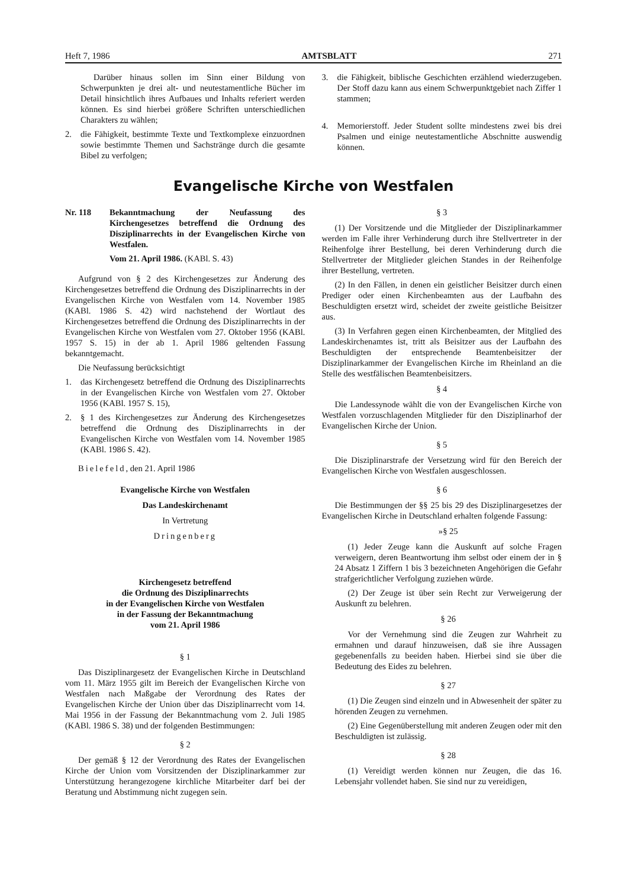Heft 7, 1986 AMTSBLATT 271
Darüber hinaus sollen im Sinn einer Bildung von Schwerpunkten je drei alt- und neutestamentliche Bücher im Detail hinsichtlich ihres Aufbaues und Inhalts referiert werden können. Es sind hierbei größere Schriften unterschiedlichen Charakters zu wählen;
2. die Fähigkeit, bestimmte Texte und Textkomplexe einzuordnen sowie bestimmte Themen und Sachstränge durch die gesamte Bibel zu verfolgen;
3. die Fähigkeit, biblische Geschichten erzählend wiederzugeben. Der Stoff dazu kann aus einem Schwerpunktgebiet nach Ziffer 1 stammen;
4. Memorierstoff. Jeder Student sollte mindestens zwei bis drei Psalmen und einige neutestamentliche Abschnitte auswendig können.
Evangelische Kirche von Westfalen
Nr. 118 Bekanntmachung der Neufassung des Kirchengesetzes betreffend die Ordnung des Disziplinarrechts in der Evangelischen Kirche von Westfalen.
Vom 21. April 1986. (KABl. S. 43)
Aufgrund von § 2 des Kirchengesetzes zur Änderung des Kirchengesetzes betreffend die Ordnung des Disziplinarrechts in der Evangelischen Kirche von Westfalen vom 14. November 1985 (KABl. 1986 S. 42) wird nachstehend der Wortlaut des Kirchengesetzes betreffend die Ordnung des Disziplinarrechts in der Evangelischen Kirche von Westfalen vom 27. Oktober 1956 (KABl. 1957 S. 15) in der ab 1. April 1986 geltenden Fassung bekanntgemacht.
Die Neufassung berücksichtigt
1. das Kirchengesetz betreffend die Ordnung des Disziplinarrechts in der Evangelischen Kirche von Westfalen vom 27. Oktober 1956 (KABl. 1957 S. 15),
2. § 1 des Kirchengesetzes zur Änderung des Kirchengesetzes betreffend die Ordnung des Disziplinarrechts in der Evangelischen Kirche von Westfalen vom 14. November 1985 (KABl. 1986 S. 42).
Bielefeld, den 21. April 1986
Evangelische Kirche von Westfalen
Das Landeskirchenamt
In Vertretung
Dringenberg
Kirchengesetz betreffend
die Ordnung des Disziplinarrechts
in der Evangelischen Kirche von Westfalen
in der Fassung der Bekanntmachung
vom 21. April 1986
§ 1
Das Disziplinargesetz der Evangelischen Kirche in Deutschland vom 11. März 1955 gilt im Bereich der Evangelischen Kirche von Westfalen nach Maßgabe der Verordnung des Rates der Evangelischen Kirche der Union über das Disziplinarrecht vom 14. Mai 1956 in der Fassung der Bekanntmachung vom 2. Juli 1985 (KABl. 1986 S. 38) und der folgenden Bestimmungen:
§ 2
Der gemäß § 12 der Verordnung des Rates der Evangelischen Kirche der Union vom Vorsitzenden der Disziplinarkammer zur Unterstützung herangezogene kirchliche Mitarbeiter darf bei der Beratung und Abstimmung nicht zugegen sein.
§ 3
(1) Der Vorsitzende und die Mitglieder der Disziplinarkammer werden im Falle ihrer Verhinderung durch ihre Stellvertreter in der Reihenfolge ihrer Bestellung, bei deren Verhinderung durch die Stellvertreter der Mitglieder gleichen Standes in der Reihenfolge ihrer Bestellung, vertreten.
(2) In den Fällen, in denen ein geistlicher Beisitzer durch einen Prediger oder einen Kirchenbeamten aus der Laufbahn des Beschuldigten ersetzt wird, scheidet der zweite geistliche Beisitzer aus.
(3) In Verfahren gegen einen Kirchenbeamten, der Mitglied des Landeskirchenamtes ist, tritt als Beisitzer aus der Laufbahn des Beschuldigten der entsprechende Beamtenbeisitzer der Disziplinarkammer der Evangelischen Kirche im Rheinland an die Stelle des westfälischen Beamtenbeisitzers.
§ 4
Die Landessynode wählt die von der Evangelischen Kirche von Westfalen vorzuschlagenden Mitglieder für den Disziplinarhof der Evangelischen Kirche der Union.
§ 5
Die Disziplinarstrafe der Versetzung wird für den Bereich der Evangelischen Kirche von Westfalen ausgeschlossen.
§ 6
Die Bestimmungen der §§ 25 bis 29 des Disziplinargesetzes der Evangelischen Kirche in Deutschland erhalten folgende Fassung:
»§ 25
(1) Jeder Zeuge kann die Auskunft auf solche Fragen verweigern, deren Beantwortung ihm selbst oder einem der in § 24 Absatz 1 Ziffern 1 bis 3 bezeichneten Angehörigen die Gefahr strafgerichtlicher Verfolgung zuziehen würde.
(2) Der Zeuge ist über sein Recht zur Verweigerung der Auskunft zu belehren.
§ 26
Vor der Vernehmung sind die Zeugen zur Wahrheit zu ermahnen und darauf hinzuweisen, daß sie ihre Aussagen gegebenenfalls zu beeiden haben. Hierbei sind sie über die Bedeutung des Eides zu belehren.
§ 27
(1) Die Zeugen sind einzeln und in Abwesenheit der später zu hörenden Zeugen zu vernehmen.
(2) Eine Gegenüberstellung mit anderen Zeugen oder mit den Beschuldigten ist zulässig.
§ 28
(1) Vereidigt werden können nur Zeugen, die das 16. Lebensjahr vollendet haben. Sie sind nur zu vereidigen,